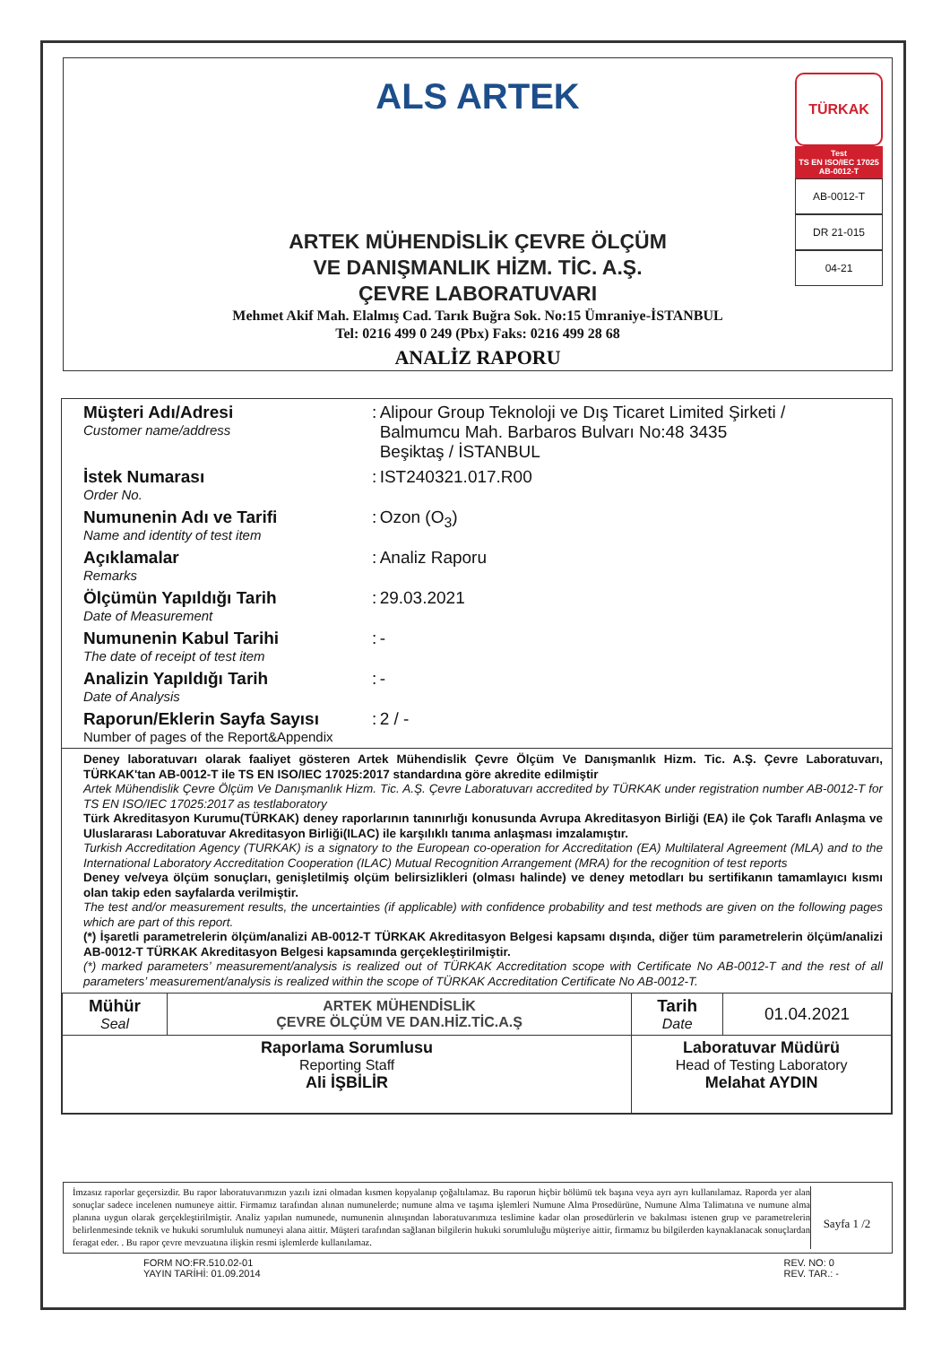ALS ARTEK
ARTEK MÜHENDİSLİK ÇEVRE ÖLÇÜM
VE DANIŞMANLIK HİZM. TİC. A.Ş.
ÇEVRE LABORATUVARI
Mehmet Akif Mah. Elalmış Cad. Tarık Buğra Sok. No:15 Ümraniye-İSTANBUL
Tel: 0216 499 0 249 (Pbx) Faks: 0216 499 28 68
ANALİZ RAPORU
TÜRKAK
Test
TS EN ISO/IEC 17025
AB-0012-T
AB-0012-T
DR 21-015
04-21
| Müşteri Adı/Adresi Customer name/address | : | Alipour Group Teknoloji ve Dış Ticaret Limited Şirketi / Balmumcu Mah. Barbaros Bulvarı No:48 3435 Beşiktaş / İSTANBUL |
| İstek Numarası Order No. | : | IST240321.017.R00 |
| Numunenin Adı ve Tarifi Name and identity of test item | : | Ozon (O<sub>3</sub>) |
| Açıklamalar Remarks | : | Analiz Raporu |
| Ölçümün Yapıldığı Tarih Date of Measurement | : | 29.03.2021 |
| Numunenin Kabul Tarihi The date of receipt of test item | : | - |
| Analizin Yapıldığı Tarih Date of Analysis | : | - |
| Raporun/Eklerin Sayfa Sayısı Number of pages of the Report&Appendix | : | 2 / - |
Deney laboratuvarı olarak faaliyet gösteren Artek Mühendislik Çevre Ölçüm Ve Danışmanlık Hizm. Tic. A.Ş. Çevre Laboratuvarı, TÜRKAK'tan AB-0012-T ile TS EN ISO/IEC 17025:2017 standardına göre akredite edilmiştir
Artek Mühendislik Çevre Ölçüm Ve Danışmanlık Hizm. Tic. A.Ş. Çevre Laboratuvarı accredited by TÜRKAK under registration number AB-0012-T for TS EN ISO/IEC 17025:2017 as testlaboratory
Türk Akreditasyon Kurumu(TÜRKAK) deney raporlarının tanınırlığı konusunda Avrupa Akreditasyon Birliği (EA) ile Çok Taraflı Anlaşma ve Uluslararası Laboratuvar Akreditasyon Birliği(ILAC) ile karşılıklı tanıma anlaşması imzalamıştır.
Turkish Accreditation Agency (TURKAK) is a signatory to the European co-operation for Accreditation (EA) Multilateral Agreement (MLA) and to the International Laboratory Accreditation Cooperation (ILAC) Mutual Recognition Arrangement (MRA) for the recognition of test reports
Deney ve/veya ölçüm sonuçları, genişletilmiş olçüm belirsizlikleri (olması halinde) ve deney metodları bu sertifikanın tamamlayıcı kısmı olan takip eden sayfalarda verilmiştir.
The test and/or measurement results, the uncertainties (if applicable) with confidence probability and test methods are given on the following pages which are part of this report.
(*) İşaretli parametrelerin ölçüm/analizi AB-0012-T TÜRKAK Akreditasyon Belgesi kapsamı dışında, diğer tüm parametrelerin ölçüm/analizi AB-0012-T TÜRKAK Akreditasyon Belgesi kapsamında gerçekleştirilmiştir.
(*) marked parameters’ measurement/analysis is realized out of TÜRKAK Accreditation scope with Certificate No AB-0012-T and the rest of all parameters’ measurement/analysis is realized within the scope of TÜRKAK Accreditation Certificate No AB-0012-T.
| Mühür Seal | ARTEK MÜHENDİSLİK ÇEVRE ÖLÇÜM VE DAN.HİZ.TİC.A.Ş | Tarih Date | 01.04.2021 |
| Raporlama Sorumlusu Reporting Staff Ali İŞBİLİR | | Laboratuvar Müdürü Head of Testing Laboratory Melahat AYDIN | |
İmzasız raporlar geçersizdir. Bu rapor laboratuvarımızın yazılı izni olmadan kısmen kopyalanıp çoğaltılamaz. Bu raporun hiçbir bölümü tek başına veya ayrı ayrı kullanılamaz. Raporda yer alan sonuçlar sadece incelenen numuneye aittir. Firmamız tarafından alınan numunelerde; numune alma ve taşıma işlemleri Numune Alma Prosedürüne, Numune Alma Talimatına ve numune alma planına uygun olarak gerçekleştirilmiştir. Analiz yapılan numunede, numunenin alınışından laboratuvarımıza teslimine kadar olan prosedürlerin ve bakılması istenen grup ve parametrelerin belirlenmesinde teknik ve hukuki sorumluluk numuneyi alana aittir. Müşteri tarafından sağlanan bilgilerin hukuki sorumluluğu müşteriye aittir, firmamız bu bilgilerden kaynaklanacak sonuçlardan feragat eder. . Bu rapor çevre mevzuatına ilişkin resmi işlemlerde kullanılamaz.
Sayfa 1 /2
FORM NO:FR.510.02-01
YAYIN TARİHİ: 01.09.2014
REV. NO: 0
REV. TAR.: -